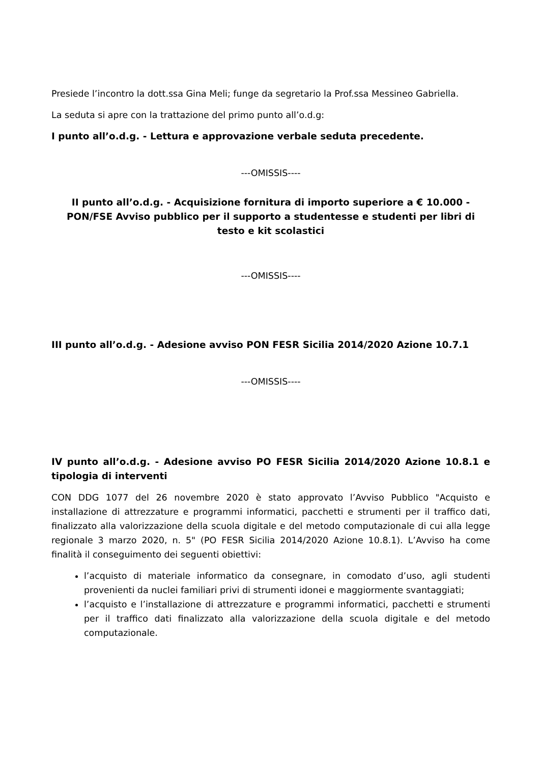Presiede l’incontro la dott.ssa Gina Meli; funge da segretario la Prof.ssa Messineo Gabriella.
La seduta si apre con la trattazione del primo punto all’o.d.g:
I punto all’o.d.g. - Lettura e approvazione verbale seduta precedente.
---OMISSIS----
II punto all’o.d.g. - Acquisizione fornitura di importo superiore a € 10.000 - PON/FSE Avviso pubblico per il supporto a studentesse e studenti per libri di testo e kit scolastici
---OMISSIS----
III punto all’o.d.g. - Adesione avviso PON FESR Sicilia 2014/2020 Azione 10.7.1
---OMISSIS----
IV punto all’o.d.g. - Adesione avviso PO FESR Sicilia 2014/2020 Azione 10.8.1 e tipologia di interventi
CON DDG 1077 del 26 novembre 2020 è stato approvato l’Avviso Pubblico "Acquisto e installazione di attrezzature e programmi informatici, pacchetti e strumenti per il traffico dati, finalizzato alla valorizzazione della scuola digitale e del metodo computazionale di cui alla legge regionale 3 marzo 2020, n. 5" (PO FESR Sicilia 2014/2020 Azione 10.8.1). L’Avviso ha come finalità il conseguimento dei seguenti obiettivi:
l’acquisto di materiale informatico da consegnare, in comodato d’uso, agli studenti provenienti da nuclei familiari privi di strumenti idonei e maggiormente svantaggiati;
l’acquisto e l’installazione di attrezzature e programmi informatici, pacchetti e strumenti per il traffico dati finalizzato alla valorizzazione della scuola digitale e del metodo computazionale.